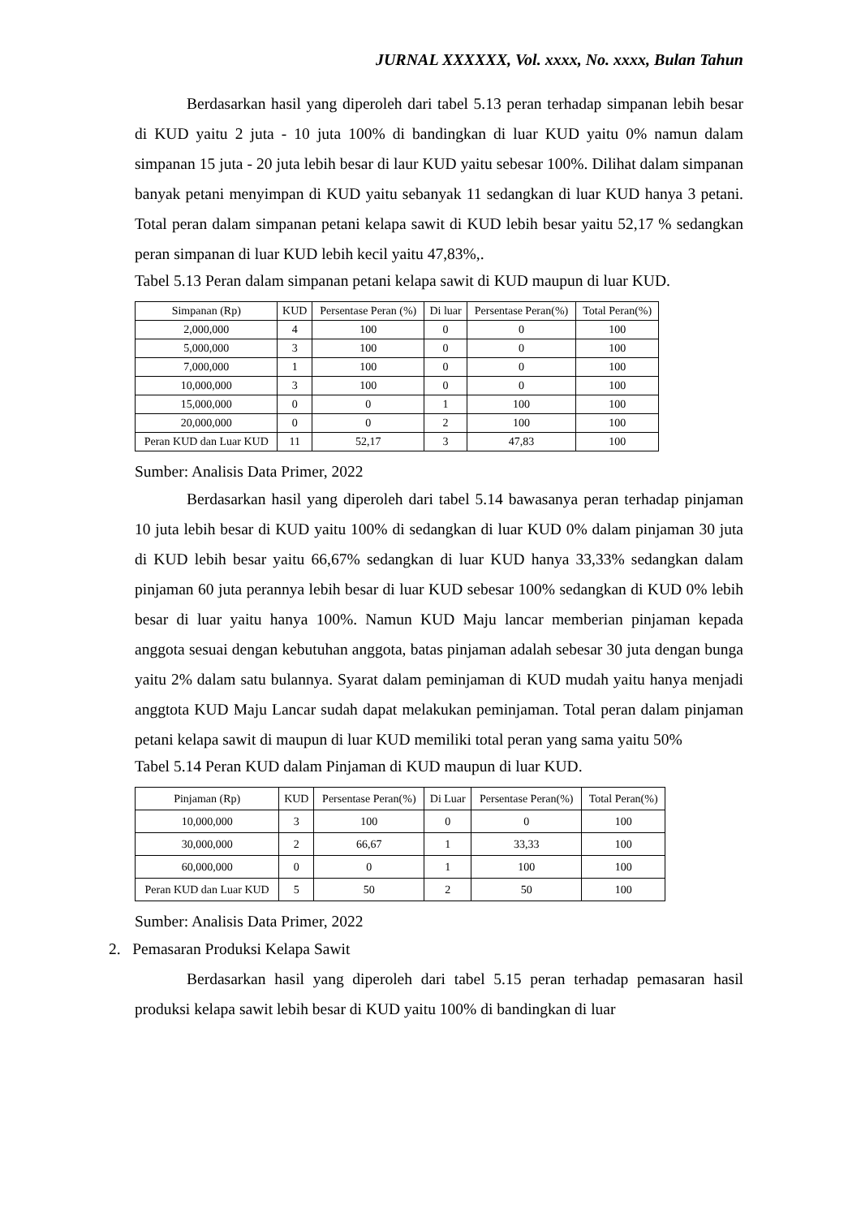JURNAL XXXXXX, Vol. xxxx, No. xxxx, Bulan Tahun
Berdasarkan hasil yang diperoleh dari tabel 5.13 peran terhadap simpanan lebih besar di KUD yaitu 2 juta - 10 juta 100% di bandingkan di luar KUD yaitu 0% namun dalam simpanan 15 juta - 20 juta lebih besar di laur KUD yaitu sebesar 100%. Dilihat dalam simpanan banyak petani menyimpan di KUD yaitu sebanyak 11 sedangkan di luar KUD hanya 3 petani. Total peran dalam simpanan petani kelapa sawit di KUD lebih besar yaitu 52,17 % sedangkan peran simpanan di luar KUD lebih kecil yaitu 47,83%,.
Tabel 5.13 Peran dalam simpanan petani kelapa sawit di KUD maupun di luar KUD.
| Simpanan (Rp) | KUD | Persentase Peran (%) | Di luar | Persentase Peran(%) | Total Peran(%) |
| --- | --- | --- | --- | --- | --- |
| 2,000,000 | 4 | 100 | 0 | 0 | 100 |
| 5,000,000 | 3 | 100 | 0 | 0 | 100 |
| 7,000,000 | 1 | 100 | 0 | 0 | 100 |
| 10,000,000 | 3 | 100 | 0 | 0 | 100 |
| 15,000,000 | 0 | 0 | 1 | 100 | 100 |
| 20,000,000 | 0 | 0 | 2 | 100 | 100 |
| Peran KUD dan Luar KUD | 11 | 52,17 | 3 | 47,83 | 100 |
Sumber: Analisis Data Primer, 2022
Berdasarkan hasil yang diperoleh dari tabel 5.14 bawasanya peran terhadap pinjaman 10 juta lebih besar di KUD yaitu 100% di sedangkan di luar KUD 0% dalam pinjaman 30 juta di KUD lebih besar yaitu 66,67% sedangkan di luar KUD hanya 33,33% sedangkan dalam pinjaman 60 juta perannya lebih besar di luar KUD sebesar 100% sedangkan di KUD 0% lebih besar di luar yaitu hanya 100%. Namun KUD Maju lancar memberian pinjaman kepada anggota sesuai dengan kebutuhan anggota, batas pinjaman adalah sebesar 30 juta dengan bunga yaitu 2% dalam satu bulannya. Syarat dalam peminjaman di KUD mudah yaitu hanya menjadi anggtota KUD Maju Lancar sudah dapat melakukan peminjaman. Total peran dalam pinjaman petani kelapa sawit di maupun di luar KUD memiliki total peran yang sama yaitu 50%
Tabel 5.14 Peran KUD dalam Pinjaman di KUD maupun di luar KUD.
| Pinjaman (Rp) | KUD | Persentase Peran(%) | Di Luar | Persentase Peran(%) | Total Peran(%) |
| --- | --- | --- | --- | --- | --- |
| 10,000,000 | 3 | 100 | 0 | 0 | 100 |
| 30,000,000 | 2 | 66,67 | 1 | 33,33 | 100 |
| 60,000,000 | 0 | 0 | 1 | 100 | 100 |
| Peran KUD dan Luar KUD | 5 | 50 | 2 | 50 | 100 |
Sumber: Analisis Data Primer, 2022
2. Pemasaran Produksi Kelapa Sawit
Berdasarkan hasil yang diperoleh dari tabel 5.15 peran terhadap pemasaran hasil produksi kelapa sawit lebih besar di KUD yaitu 100% di bandingkan di luar